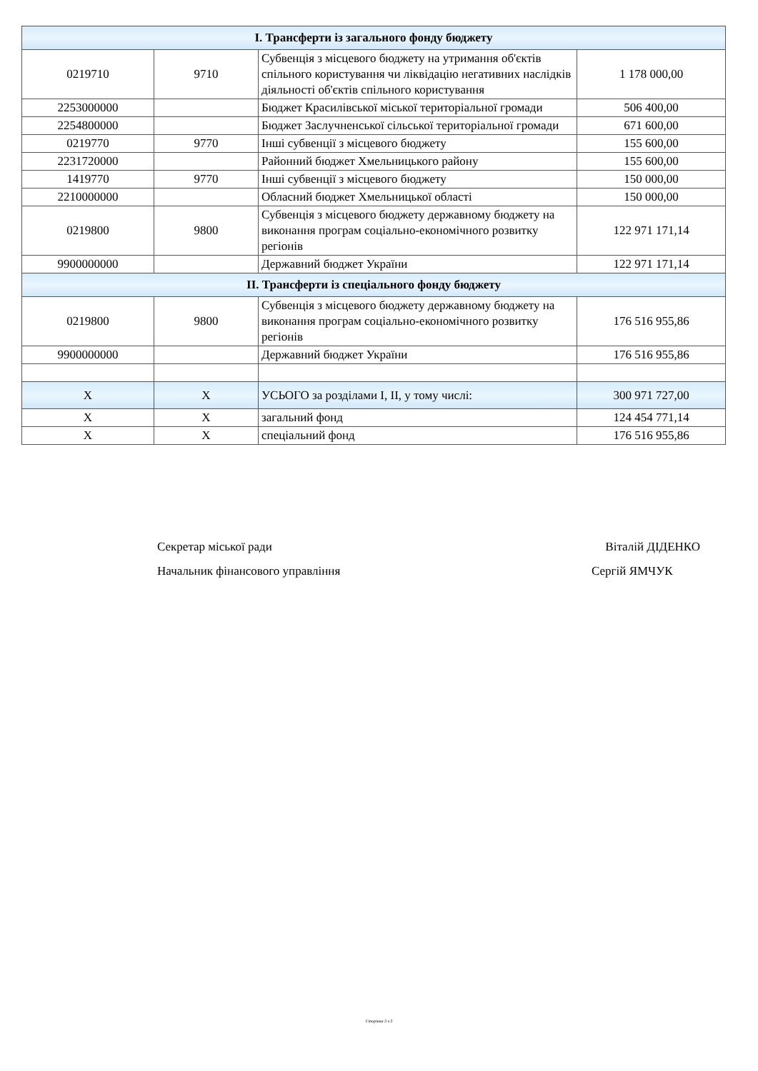| І. Трансферти із загального фонду бюджету | | | |
| 0219710 | 9710 | Субвенція з місцевого бюджету на утримання об'єктів спільного користування чи ліквідацію негативних наслідків діяльності об'єктів спільного користування | 1 178 000,00 |
| 2253000000 | | Бюджет Красилівської міської територіальної громади | 506 400,00 |
| 2254800000 | | Бюджет Заслучненської сільської територіальної громади | 671 600,00 |
| 0219770 | 9770 | Інші субвенції з місцевого бюджету | 155 600,00 |
| 2231720000 | | Районний бюджет Хмельницького району | 155 600,00 |
| 1419770 | 9770 | Інші субвенції з місцевого бюджету | 150 000,00 |
| 2210000000 | | Обласний бюджет Хмельницької області | 150 000,00 |
| 0219800 | 9800 | Субвенція з місцевого бюджету державному бюджету на виконання програм соціально-економічного розвитку регіонів | 122 971 171,14 |
| 9900000000 | | Державний бюджет України | 122 971 171,14 |
| ІІ. Трансферти із спеціального фонду бюджету | | | |
| 0219800 | 9800 | Субвенція з місцевого бюджету державному бюджету на виконання програм соціально-економічного розвитку регіонів | 176 516 955,86 |
| 9900000000 | | Державний бюджет України | 176 516 955,86 |
| X | X | УСЬОГО за розділами І, ІІ, у тому числі: | 300 971 727,00 |
| X | X | загальний фонд | 124 454 771,14 |
| X | X | спеціальний фонд | 176 516 955,86 |
Секретар міської ради Віталій ДІДЕНКО
Начальник фінансового управління Сергій ЯМЧУК
Сторінка 3 з 3